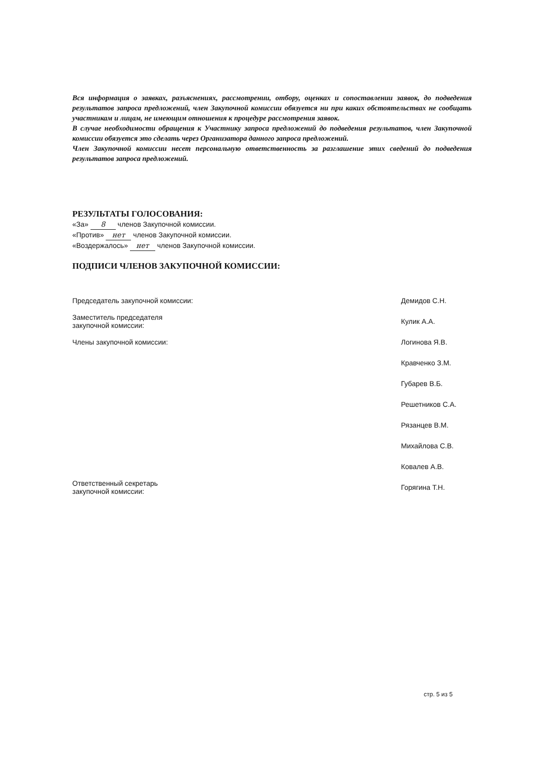Вся информация о заявках, разъяснениях, рассмотрении, отбору, оценках и сопоставлении заявок, до подведения результатов запроса предложений, член Закупочной комиссии обязуется ни при каких обстоятельствах не сообщать участникам и лицам, не имеющим отношения к процедуре рассмотрения заявок.
В случае необходимости обращения к Участнику запроса предложений до подведения результатов, член Закупочной комиссии обязуется это сделать через Организатора данного запроса предложений.
Член Закупочной комиссии несет персональную ответственность за разглашение этих сведений до подведения результатов запроса предложений.
РЕЗУЛЬТАТЫ ГОЛОСОВАНИЯ:
«За» 8 членов Закупочной комиссии.
«Против» нет членов Закупочной комиссии.
«Воздержалось» нет членов Закупочной комиссии.
ПОДПИСИ ЧЛЕНОВ ЗАКУПОЧНОЙ КОМИССИИ:
| Председатель закупочной комиссии: | Демидов С.Н. |
| Заместитель председателя закупочной комиссии: | Кулик А.А. |
| Члены закупочной комиссии: | Логинова Я.В. |
| | Кравченко З.М. |
| | Губарев В.Б. |
| | Решетников С.А. |
| | Рязанцев В.М. |
| | Михайлова С.В. |
| | Ковалев А.В. |
| Ответственный секретарь закупочной комиссии: | Горягина Т.Н. |
стр. 5 из 5